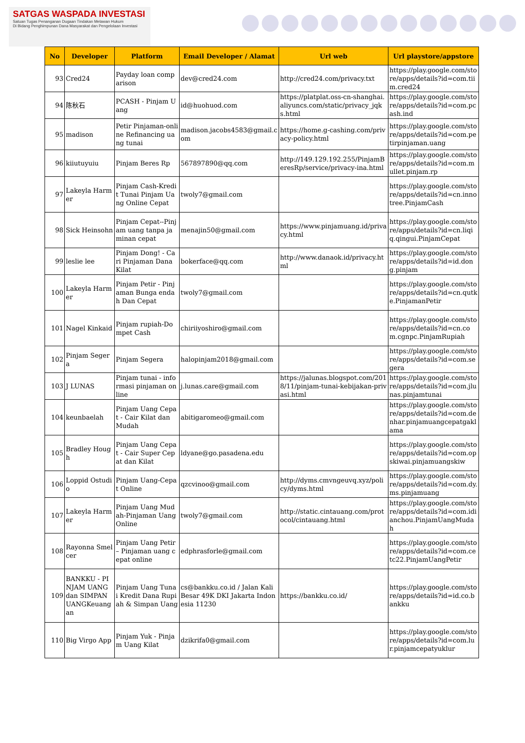SATGAS WASPADA INVESTASI
Satuan Tugas Penanganan Dugaan Tindakan Melawan Hukum
Di Bidang Penghimpunan Dana Masyarakat dan Pengelolaan Investasi
| No | Developer | Platform | Email Developer / Alamat | Url web | Url playstore/appstore |
| --- | --- | --- | --- | --- | --- |
| 93 | Cred24 | Payday loan comparison | dev@cred24.com | http://cred24.com/privacy.txt | https://play.google.com/store/apps/details?id=com.tiim.cred24 |
| 94 | 陈秋石 | PCASH - Pinjam Uang | id@huohuod.com | https://platplat.oss-cn-shanghai.aliyuncs.com/static/privacy_jqks.html | https://play.google.com/store/apps/details?id=com.pcash.ind |
| 95 | madison | Petir Pinjaman-online Refinancing uang tunai | madison.jacobs4583@gmail.com | https://home.g-cashing.com/privacy-policy.html | https://play.google.com/store/apps/details?id=com.petirpinjaman.uang |
| 96 | kiiutuyuiu | Pinjam Beres Rp | 567897890@qq.com | http://149.129.192.255/PinjamBeresRp/service/privacy-ina.html | https://play.google.com/store/apps/details?id=com.mullet.pinjam.rp |
| 97 | Lakeyla Harmer | Pinjam Cash-Kredit Tunai Pinjam Uang Online Cepat | twoly7@gmail.com | | https://play.google.com/store/apps/details?id=cn.innotree.PinjamCash |
| 98 | Sick Heinsohn | Pinjam Cepat--Pinjam uang tanpa jaminan cepat | menajin50@gmail.com | https://www.pinjamuang.id/privacy.html | https://play.google.com/store/apps/details?id=cn.liqiq.qingui.PinjamCepat |
| 99 | leslie lee | Pinjam Dong! - Cari Pinjaman Dana Kilat | bokerface@qq.com | http://www.danaok.id/privacy.html | https://play.google.com/store/apps/details?id=id.dong.pinjam |
| 100 | Lakeyla Harmer | Pinjam Petir - Pinjaman Bunga endah Dan Cepat | twoly7@gmail.com | | https://play.google.com/store/apps/details?id=cn.qutke.PinjamanPetir |
| 101 | Nagel Kinkaid | Pinjam rupiah-Dompet Cash | chiriiyoshiro@gmail.com | | https://play.google.com/store/apps/details?id=cn.com.cgnpc.PinjamRupiah |
| 102 | Pinjam Segera | Pinjam Segera | halopinjam2018@gmail.com | | https://play.google.com/store/apps/details?id=com.segera |
| 103 | J LUNAS | Pinjam tunai - informasi pinjaman online | j.lunas.care@gmail.com | https://jalunas.blogspot.com/2018/11/pinjam-tunai-kebijakan-privasi.html | https://play.google.com/store/apps/details?id=com.jlunas.pinjamtunai |
| 104 | keunbaelah | Pinjam Uang Cepat - Cair Kilat dan Mudah | abitigaromeo@gmail.com | | https://play.google.com/store/apps/details?id=com.denhar.pinjamuangcepatgaklama |
| 105 | Bradley Hough | Pinjam Uang Cepat - Cair Super Cepat dan Kilat | ldyane@go.pasadena.edu | | https://play.google.com/store/apps/details?id=com.opskiwai.pinjamuangskiw |
| 106 | Loppid Ostudio | Pinjam Uang-Cepat Online | qzcvinoo@gmail.com | http://dyms.cmvngeuvq.xyz/policy/dyms.html | https://play.google.com/store/apps/details?id=com.dy.ms.pinjamuang |
| 107 | Lakeyla Harmer | Pinjam Uang Mudah-Pinjaman Uang Online | twoly7@gmail.com | http://static.cintauang.com/protocol/cintauang.html | https://play.google.com/store/apps/details?id=com.idianchou.PinjamUangMudah |
| 108 | Rayonna Smelcer | Pinjam Uang Petir – Pinjaman uang cepat online | edphrasforle@gmail.com | | https://play.google.com/store/apps/details?id=com.cetc22.PinjamUangPetir |
| 109 | BANKKU - PINJAM UANG dan SIMPAN UANGKeuangan | Pinjam Uang Tunai Kredit Dana Rupiah & Simpan Uang | cs@bankku.co.id / Jalan Kali Besar 49K DKI Jakarta Indonesia 11230 | https://bankku.co.id/ | https://play.google.com/store/apps/details?id=id.co.bankku |
| 110 | Big Virgo App | Pinjam Yuk - Pinjam Uang Kilat | dzikrifa0@gmail.com | | https://play.google.com/store/apps/details?id=com.lur.pinjamcepatyuklur |